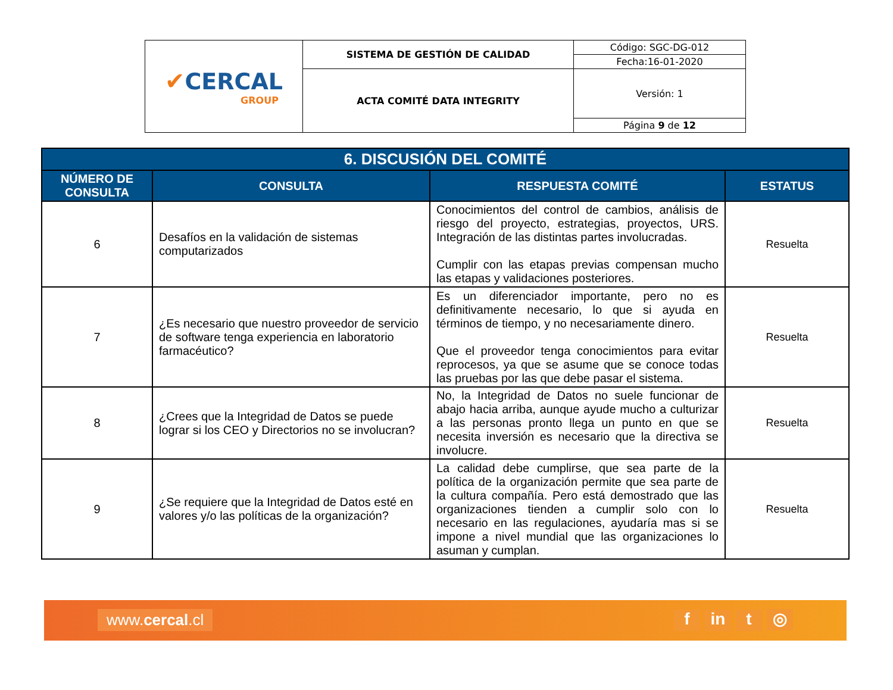| ✔ CERCAL GROUP | SISTEMA DE GESTIÓN DE CALIDAD | Código: SGC-DG-012 |
| | | Fecha:16-01-2020 |
| | ACTA COMITÉ DATA INTEGRITY | Versión: 1 |
| | | Página 9 de 12 |
| 6. DISCUSIÓN DEL COMITÉ | | | |
| --- | --- | --- | --- |
| NÚMERO DE CONSULTA | CONSULTA | RESPUESTA COMITÉ | ESTATUS |
| 6 | Desafíos en la validación de sistemas computarizados | Conocimientos del control de cambios, análisis de riesgo del proyecto, estrategias, proyectos, URS. Integración de las distintas partes involucradas. Cumplir con las etapas previas compensan mucho las etapas y validaciones posteriores. | Resuelta |
| 7 | ¿Es necesario que nuestro proveedor de servicio de software tenga experiencia en laboratorio farmacéutico? | Es un diferenciador importante, pero no es definitivamente necesario, lo que si ayuda en términos de tiempo, y no necesariamente dinero. Que el proveedor tenga conocimientos para evitar reprocesos, ya que se asume que se conoce todas las pruebas por las que debe pasar el sistema. | Resuelta |
| 8 | ¿Crees que la Integridad de Datos se puede lograr si los CEO y Directorios no se involucran? | No, la Integridad de Datos no suele funcionar de abajo hacia arriba, aunque ayude mucho a culturizar a las personas pronto llega un punto en que se necesita inversión es necesario que la directiva se involucre. | Resuelta |
| 9 | ¿Se requiere que la Integridad de Datos esté en valores y/o las políticas de la organización? | La calidad debe cumplirse, que sea parte de la política de la organización permite que sea parte de la cultura compañía. Pero está demostrado que las organizaciones tienden a cumplir solo con lo necesario en las regulaciones, ayudaría mas si se impone a nivel mundial que las organizaciones lo asuman y cumplan. | Resuelta |
www.cercal.cl f in t ◎